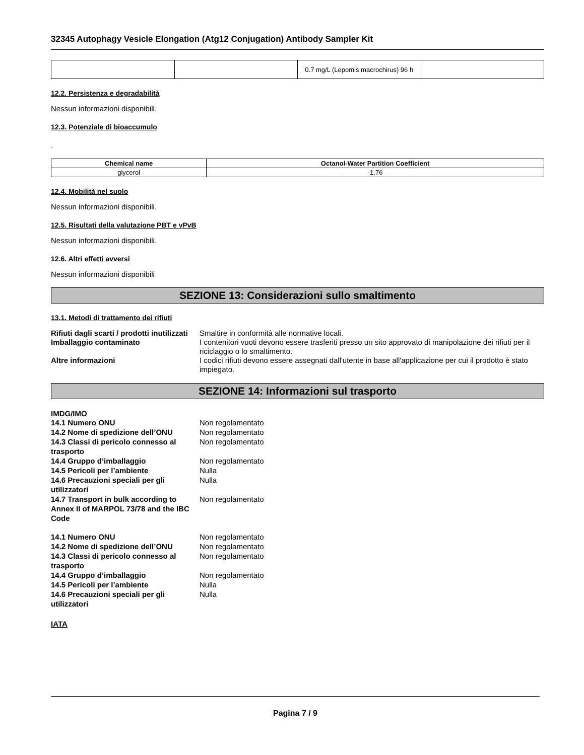32345 Autophagy Vesicle Elongation (Atg12 Conjugation) Antibody Sampler Kit
| | | 0.7 mg/L (Lepomis macrochirus) 96 h | |
12.2. Persistenza e degradabilità
Nessun informazioni disponibili.
12.3. Potenziale di bioaccumulo
.
| Chemical name | Octanol-Water Partition Coefficient |
| --- | --- |
| glycerol | -1.76 |
12.4. Mobilità nel suolo
Nessun informazioni disponibili.
12.5. Risultati della valutazione PBT e vPvB
Nessun informazioni disponibili.
12.6. Altri effetti avversi
Nessun informazioni disponibili
SEZIONE 13: Considerazioni sullo smaltimento
13.1. Metodi di trattamento dei rifiuti
Rifiuti dagli scarti / prodotti inutilizzati
Smaltire in conformità alle normative locali.
Imballaggio contaminato
I contenitori vuoti devono essere trasferiti presso un sito approvato di manipolazione dei rifiuti per il riciclaggio o lo smaltimento.
Altre informazioni
I codici rifiuti devono essere assegnati dall'utente in base all'applicazione per cui il prodotto è stato impiegato.
SEZIONE 14: Informazioni sul trasporto
IMDG/IMO
14.1 Numero ONU
Non regolamentato
14.2 Nome di spedizione dell’ONU
Non regolamentato
14.3 Classi di pericolo connesso al trasporto
Non regolamentato
14.4 Gruppo d’imballaggio
Non regolamentato
14.5 Pericoli per l’ambiente
Nulla
14.6 Precauzioni speciali per gli utilizzatori
Nulla
14.7 Transport in bulk according to Annex II of MARPOL 73/78 and the IBC Code
Non regolamentato
14.1 Numero ONU
Non regolamentato
14.2 Nome di spedizione dell’ONU
Non regolamentato
14.3 Classi di pericolo connesso al trasporto
Non regolamentato
14.4 Gruppo d’imballaggio
Non regolamentato
14.5 Pericoli per l’ambiente
Nulla
14.6 Precauzioni speciali per gli utilizzatori
Nulla
IATA
Pagina 7 / 9